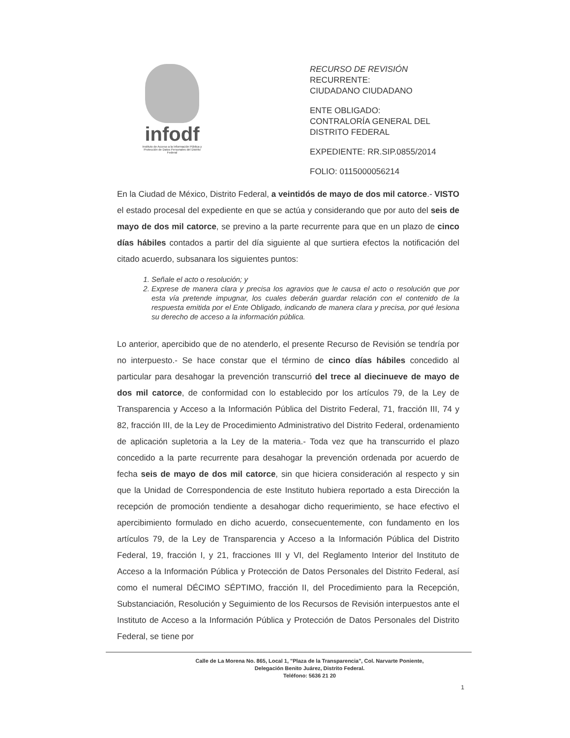infodf
Instituto de Acceso a la Información Pública y Protección de Datos Personales del Distrito Federal
RECURSO DE REVISIÓN
RECURRENTE:
CIUDADANO CIUDADANO
ENTE OBLIGADO:
CONTRALORÍA GENERAL DEL
DISTRITO FEDERAL
EXPEDIENTE: RR.SIP.0855/2014
FOLIO: 0115000056214
En la Ciudad de México, Distrito Federal, a veintidós de mayo de dos mil catorce.- VISTO el estado procesal del expediente en que se actúa y considerando que por auto del seis de mayo de dos mil catorce, se previno a la parte recurrente para que en un plazo de cinco días hábiles contados a partir del día siguiente al que surtiera efectos la notificación del citado acuerdo, subsanara los siguientes puntos:
1. Señale el acto o resolución; y
2. Exprese de manera clara y precisa los agravios que le causa el acto o resolución que por esta vía pretende impugnar, los cuales deberán guardar relación con el contenido de la respuesta emitida por el Ente Obligado, indicando de manera clara y precisa, por qué lesiona su derecho de acceso a la información pública.
Lo anterior, apercibido que de no atenderlo, el presente Recurso de Revisión se tendría por no interpuesto.- Se hace constar que el término de cinco días hábiles concedido al particular para desahogar la prevención transcurrió del trece al diecinueve de mayo de dos mil catorce, de conformidad con lo establecido por los artículos 79, de la Ley de Transparencia y Acceso a la Información Pública del Distrito Federal, 71, fracción III, 74 y 82, fracción III, de la Ley de Procedimiento Administrativo del Distrito Federal, ordenamiento de aplicación supletoria a la Ley de la materia.- Toda vez que ha transcurrido el plazo concedido a la parte recurrente para desahogar la prevención ordenada por acuerdo de fecha seis de mayo de dos mil catorce, sin que hiciera consideración al respecto y sin que la Unidad de Correspondencia de este Instituto hubiera reportado a esta Dirección la recepción de promoción tendiente a desahogar dicho requerimiento, se hace efectivo el apercibimiento formulado en dicho acuerdo, consecuentemente, con fundamento en los artículos 79, de la Ley de Transparencia y Acceso a la Información Pública del Distrito Federal, 19, fracción I, y 21, fracciones III y VI, del Reglamento Interior del Instituto de Acceso a la Información Pública y Protección de Datos Personales del Distrito Federal, así como el numeral DÉCIMO SÉPTIMO, fracción II, del Procedimiento para la Recepción, Substanciación, Resolución y Seguimiento de los Recursos de Revisión interpuestos ante el Instituto de Acceso a la Información Pública y Protección de Datos Personales del Distrito Federal, se tiene por
Calle de La Morena No. 865, Local 1, "Plaza de la Transparencia", Col. Narvarte Poniente,
Delegación Benito Juárez, Distrito Federal.
Teléfono: 5636 21 20
1